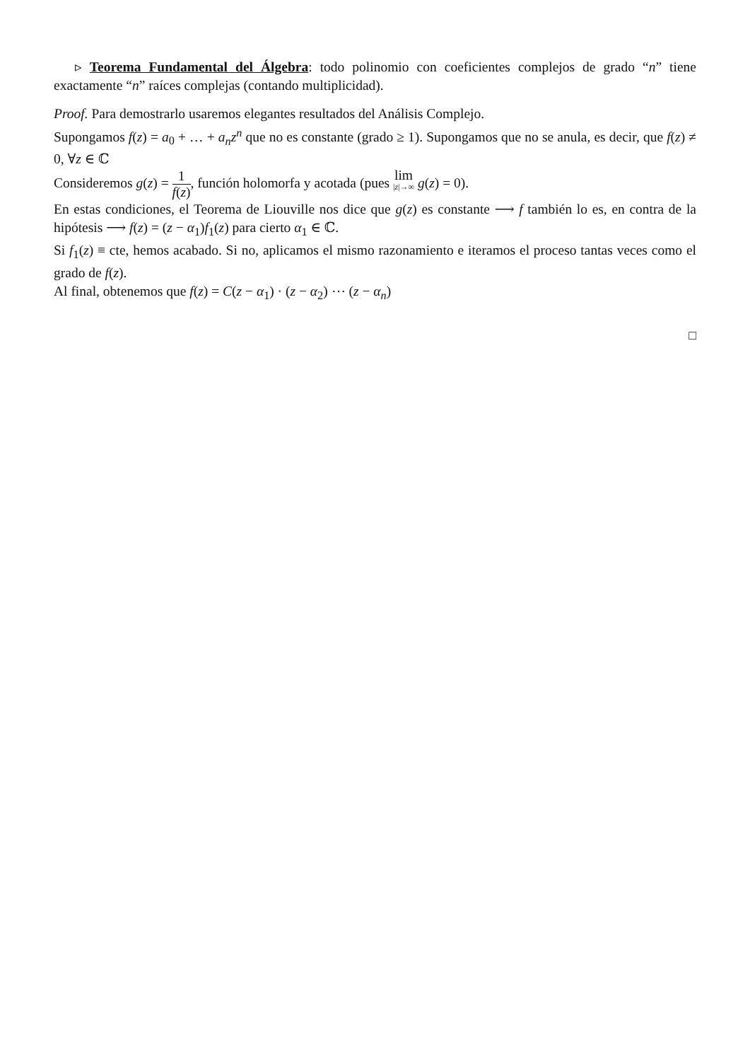▹ Teorema Fundamental del Álgebra: todo polinomio con coeficientes complejos de grado “n” tiene exactamente “n” raíces complejas (contando multiplicidad).
Proof. Para demostrarlo usaremos elegantes resultados del Análisis Complejo.
Supongamos f(z) = a<sub>0</sub> + … + a<sub>n</sub>z<sup>n</sup> que no es constante (grado ≥ 1). Supongamos que no se anula, es decir, que f(z) ≠ 0, ∀z ∈ ℂ
Consideremos g(z) = 1 f(z), función holomorfa y acotada (pues lim |z|→∞ g(z) = 0).
En estas condiciones, el Teorema de Liouville nos dice que g(z) es constante ⟶ f también lo es, en contra de la hipótesis ⟶ f(z) = (z − α<sub>1</sub>)f<sub>1</sub>(z) para cierto α<sub>1</sub> ∈ ℂ.
Si f<sub>1</sub>(z) ≡ cte, hemos acabado. Si no, aplicamos el mismo razonamiento e iteramos el proceso tantas veces como el grado de f(z).
Al final, obtenemos que f(z) = C(z − α<sub>1</sub>) · (z − α<sub>2</sub>) ⋯ (z − α<sub>n</sub>)
□